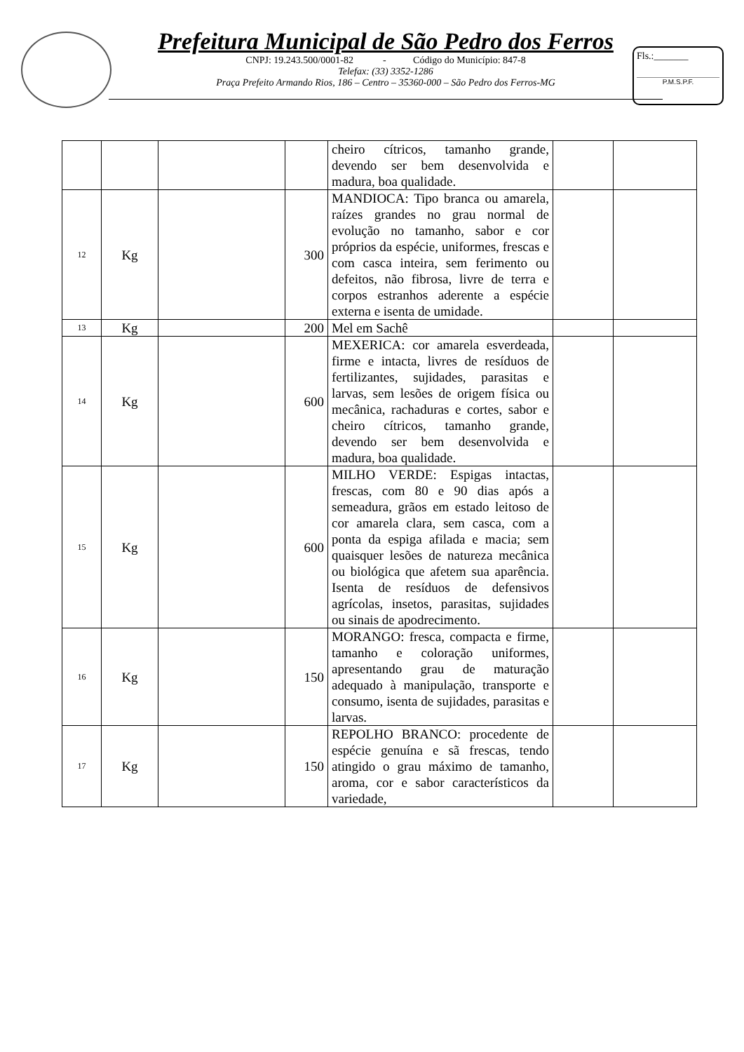Prefeitura Municipal de São Pedro dos Ferros
CNPJ: 19.243.500/0001-82 - Código do Município: 847-8
Telefax: (33) 3352-1286
Praça Prefeito Armando Rios, 186 – Centro – 35360-000 – São Pedro dos Ferros-MG
Fls.:_______
P.M.S.P.F.
| | | | | cheiro cítricos, tamanho grande, devendo ser bem desenvolvida e madura, boa qualidade. | | |
| 12 | Kg | | 300 | MANDIOCA: Tipo branca ou amarela, raízes grandes no grau normal de evolução no tamanho, sabor e cor próprios da espécie, uniformes, frescas e com casca inteira, sem ferimento ou defeitos, não fibrosa, livre de terra e corpos estranhos aderente a espécie externa e isenta de umidade. | | |
| 13 | Kg | | 200 | Mel em Sachê | | |
| 14 | Kg | | 600 | MEXERICA: cor amarela esverdeada, firme e intacta, livres de resíduos de fertilizantes, sujidades, parasitas e larvas, sem lesões de origem física ou mecânica, rachaduras e cortes, sabor e cheiro cítricos, tamanho grande, devendo ser bem desenvolvida e madura, boa qualidade. | | |
| 15 | Kg | | 600 | MILHO VERDE: Espigas intactas, frescas, com 80 e 90 dias após a semeadura, grãos em estado leitoso de cor amarela clara, sem casca, com a ponta da espiga afilada e macia; sem quaisquer lesões de natureza mecânica ou biológica que afetem sua aparência. Isenta de resíduos de defensivos agrícolas, insetos, parasitas, sujidades ou sinais de apodrecimento. | | |
| 16 | Kg | | 150 | MORANGO: fresca, compacta e firme, tamanho e coloração uniformes, apresentando grau de maturação adequado à manipulação, transporte e consumo, isenta de sujidades, parasitas e larvas. | | |
| 17 | Kg | | 150 | REPOLHO BRANCO: procedente de espécie genuína e sã frescas, tendo atingido o grau máximo de tamanho, aroma, cor e sabor característicos da variedade, | | |